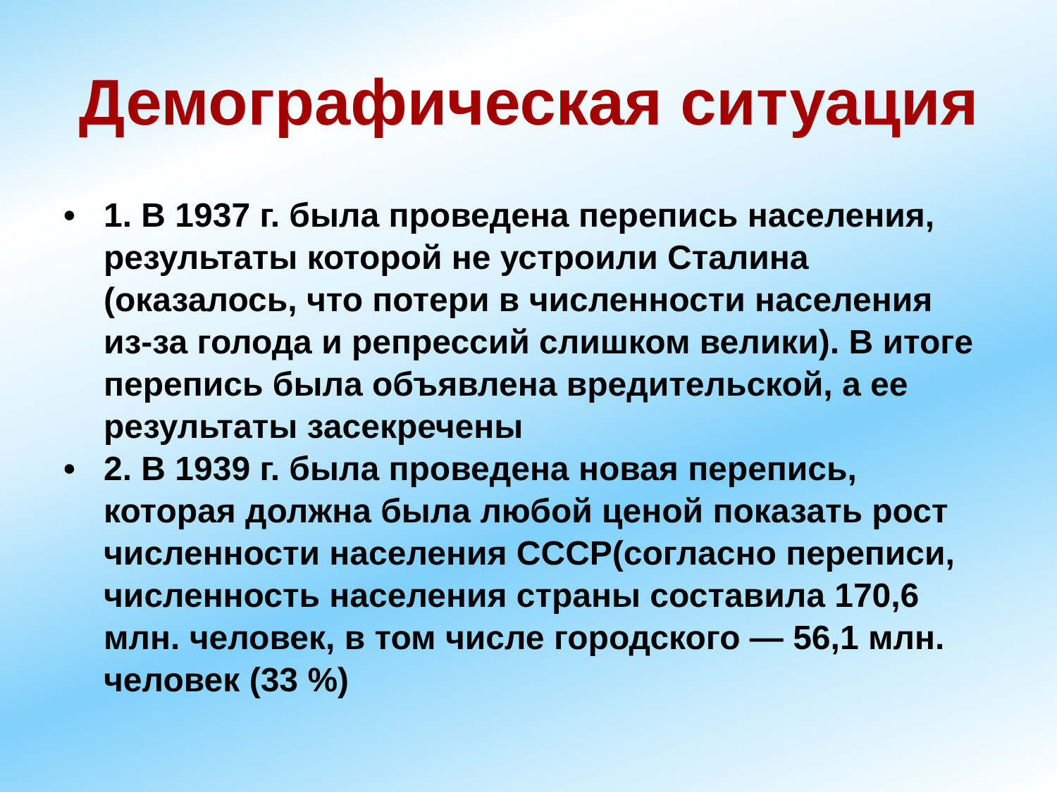Демографическая ситуация
• 1. В 1937 г. была проведена перепись населения, результаты которой не устроили Сталина (оказалось, что потери в численности населения из-за голода и репрессий слишком велики). В итоге перепись была объявлена вредительской, а ее результаты засекречены
• 2. В 1939 г. была проведена новая перепись, которая должна была любой ценой показать рост численности населения СССР(согласно переписи, численность населения страны составила 170,6 млн. человек, в том числе городского — 56,1 млн. человек (33 %)